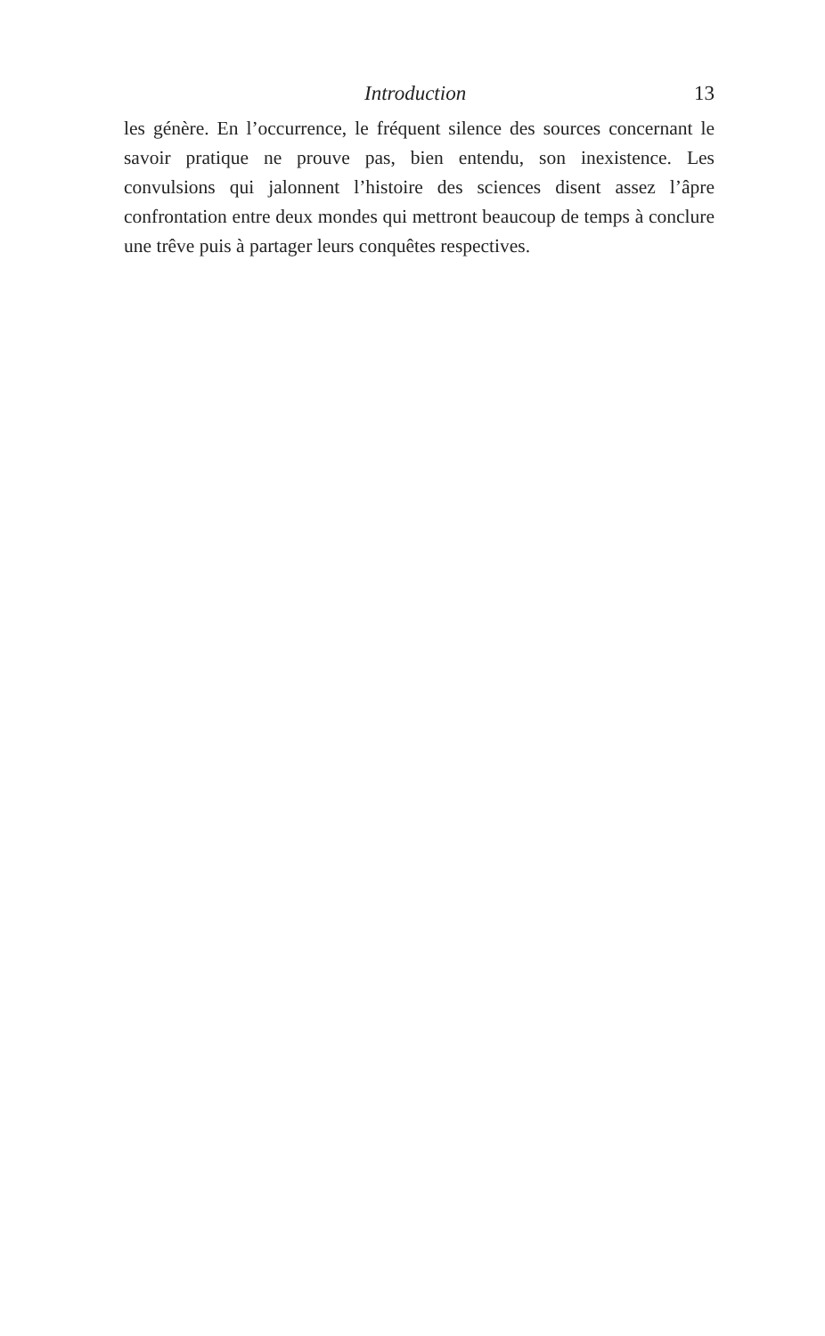Introduction 13
les génère. En l’occurrence, le fréquent silence des sources concernant le savoir pratique ne prouve pas, bien entendu, son inexistence. Les convulsions qui jalonnent l’histoire des sciences disent assez l’âpre confrontation entre deux mondes qui mettront beaucoup de temps à conclure une trêve puis à partager leurs conquêtes respectives.